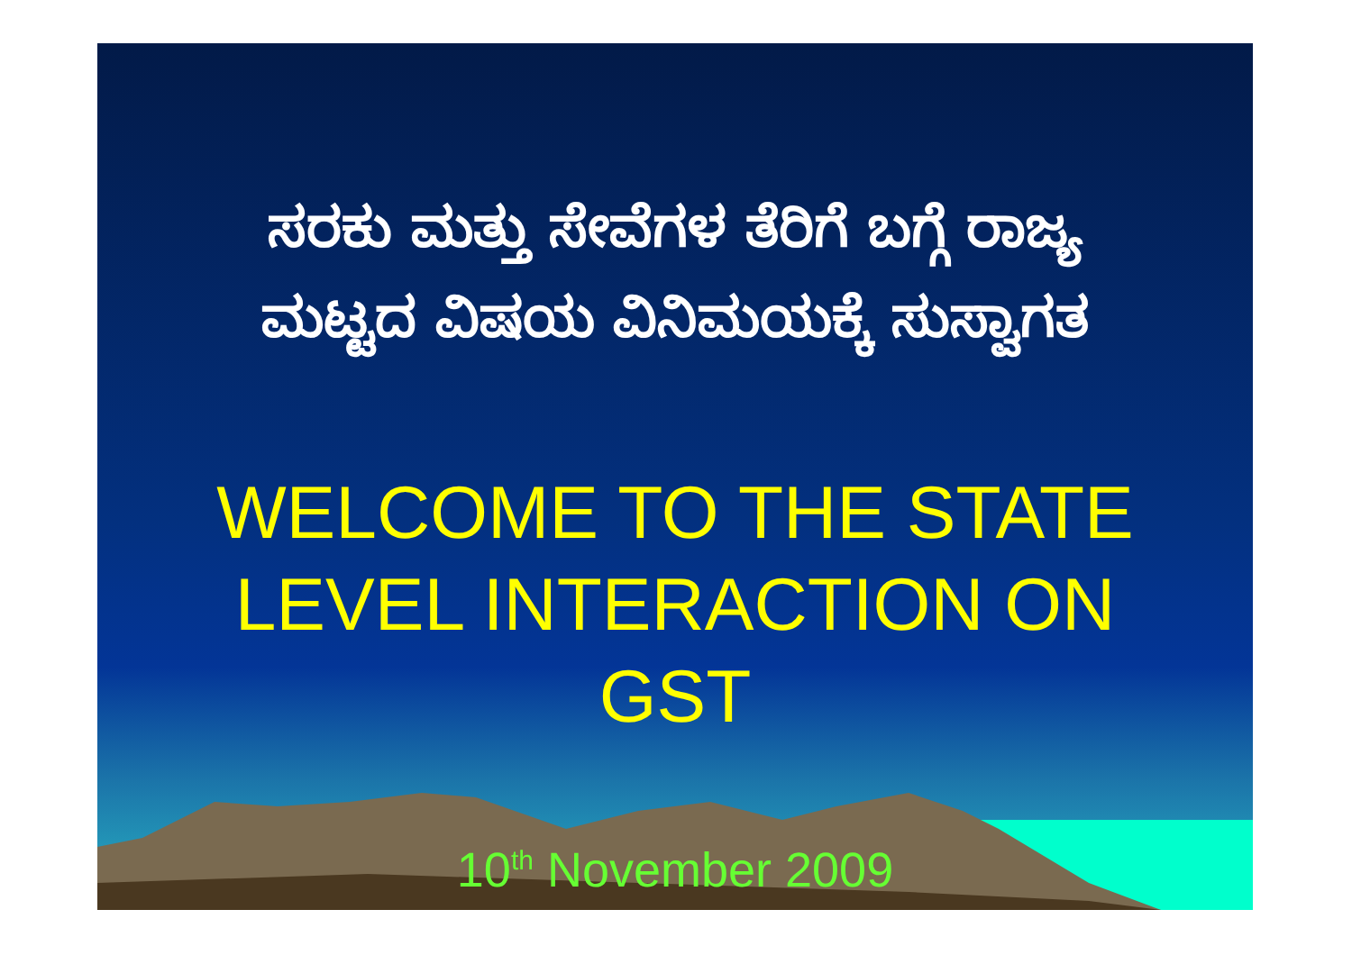ಸರಕು ಮತ್ತು ಸೇವೆಗಳ ತೆರಿಗೆ ಬಗ್ಗೆ ರಾಜ್ಯ
ಮಟ್ಟದ ವಿಷಯ ವಿನಿಮಯಕ್ಕೆ ಸುಸ್ವಾಗತ
WELCOME TO THE STATE
LEVEL INTERACTION ON
GST
10<sup>th</sup> November 2009